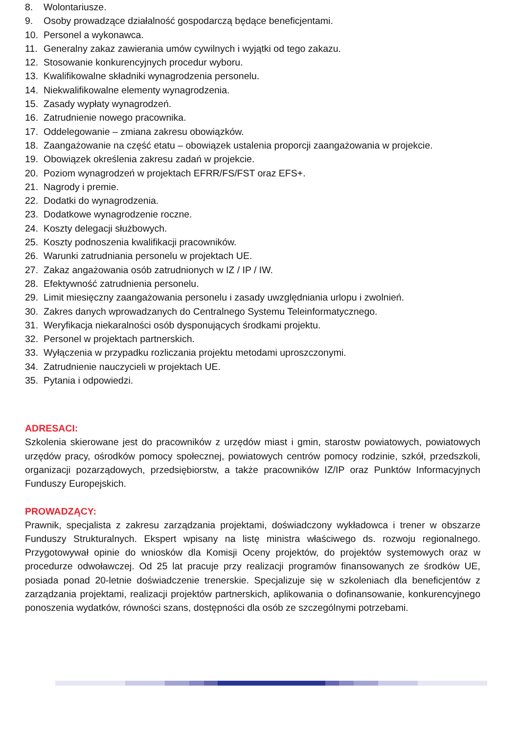8. Wolontariusze.
9. Osoby prowadzące działalność gospodarczą będące beneficjentami.
10. Personel a wykonawca.
11. Generalny zakaz zawierania umów cywilnych i wyjątki od tego zakazu.
12. Stosowanie konkurencyjnych procedur wyboru.
13. Kwalifikowalne składniki wynagrodzenia personelu.
14. Niekwalifikowalne elementy wynagrodzenia.
15. Zasady wypłaty wynagrodzeń.
16. Zatrudnienie nowego pracownika.
17. Oddelegowanie – zmiana zakresu obowiązków.
18. Zaangażowanie na część etatu – obowiązek ustalenia proporcji zaangażowania w projekcie.
19. Obowiązek określenia zakresu zadań w projekcie.
20. Poziom wynagrodzeń w projektach EFRR/FS/FST oraz EFS+.
21. Nagrody i premie.
22. Dodatki do wynagrodzenia.
23. Dodatkowe wynagrodzenie roczne.
24. Koszty delegacji służbowych.
25. Koszty podnoszenia kwalifikacji pracowników.
26. Warunki zatrudniania personelu w projektach UE.
27. Zakaz angażowania osób zatrudnionych w IZ / IP / IW.
28. Efektywność zatrudnienia personelu.
29. Limit miesięczny zaangażowania personelu i zasady uwzględniania urlopu i zwolnień.
30. Zakres danych wprowadzanych do Centralnego Systemu Teleinformatycznego.
31. Weryfikacja niekaralności osób dysponujących środkami projektu.
32. Personel w projektach partnerskich.
33. Wyłączenia w przypadku rozliczania projektu metodami uproszczonymi.
34. Zatrudnienie nauczycieli w projektach UE.
35. Pytania i odpowiedzi.
ADRESACI:
Szkolenia skierowane jest do pracowników z urzędów miast i gmin, starostw powiatowych, powiatowych urzędów pracy, ośrodków pomocy społecznej, powiatowych centrów pomocy rodzinie, szkół, przedszkoli, organizacji pozarządowych, przedsiębiorstw, a także pracowników IZ/IP oraz Punktów Informacyjnych Funduszy Europejskich.
PROWADZĄCY:
Prawnik, specjalista z zakresu zarządzania projektami, doświadczony wykładowca i trener w obszarze Funduszy Strukturalnych. Ekspert wpisany na listę ministra właściwego ds. rozwoju regionalnego. Przygotowywał opinie do wniosków dla Komisji Oceny projektów, do projektów systemowych oraz w procedurze odwoławczej. Od 25 lat pracuje przy realizacji programów finansowanych ze środków UE, posiada ponad 20-letnie doświadczenie trenerskie. Specjalizuje się w szkoleniach dla beneficjentów z zarządzania projektami, realizacji projektów partnerskich, aplikowania o dofinansowanie, konkurencyjnego ponoszenia wydatków, równości szans, dostępności dla osób ze szczególnymi potrzebami.